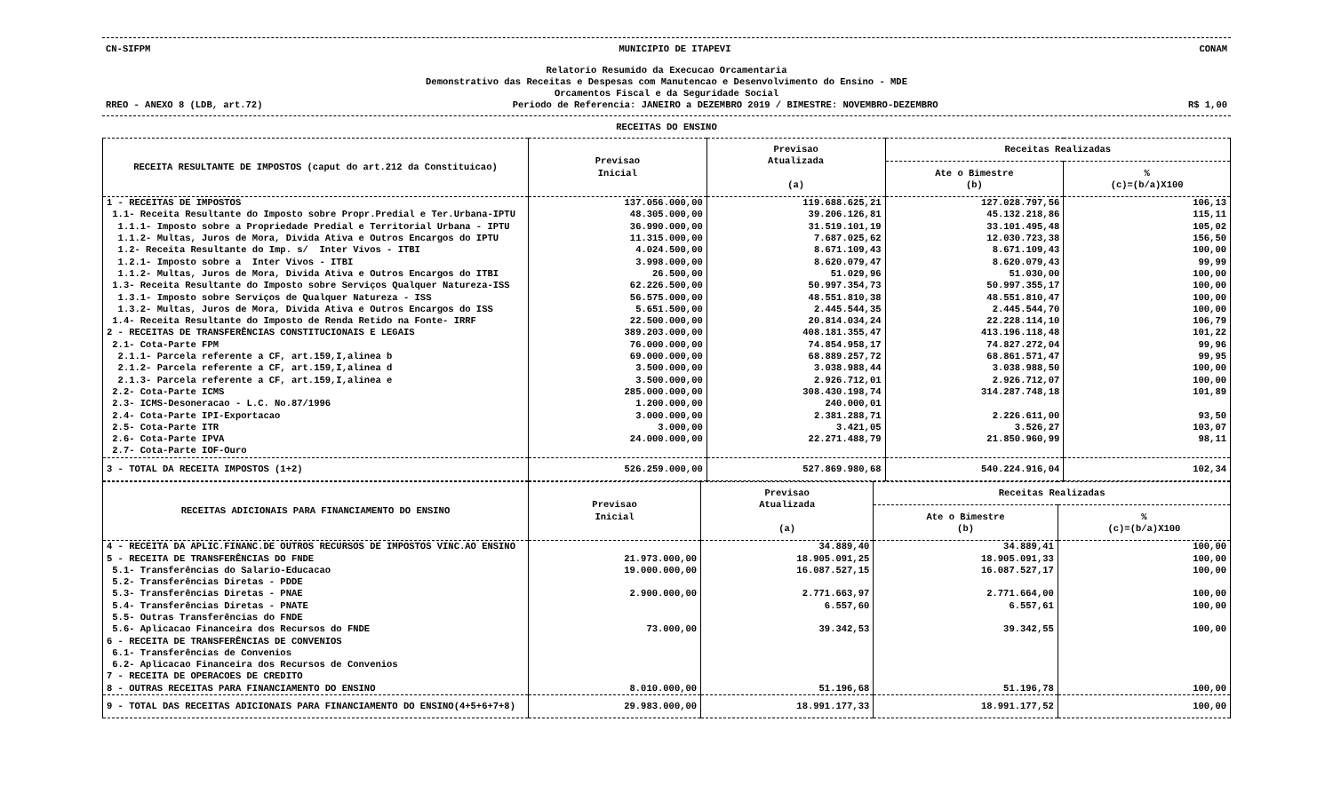CN-SIFPM MUNICIPIO DE ITAPEVI CONAM
Relatorio Resumido da Execucao Orcamentaria
Demonstrativo das Receitas e Despesas com Manutencao e Desenvolvimento do Ensino - MDE
Orcamentos Fiscal e da Seguridade Social
RREO - ANEXO 8 (LDB, art.72) Periodo de Referencia: JANEIRO a DEZEMBRO 2019 / BIMESTRE: NOVEMBRO-DEZEMBRO R$ 1,00
RECEITAS DO ENSINO
| RECEITA RESULTANTE DE IMPOSTOS (caput do art.212 da Constituicao) | Previsao Inicial | Previsao Atualizada (a) | Receitas Realizadas | |
| --- | --- | --- | --- | --- |
| | | | Ate o Bimestre (b) | % (c)=(b/a)X100 |
| 1 - RECEITAS DE IMPOSTOS | 137.056.000,00 | 119.688.625,21 | 127.028.797,56 | 106,13 |
| 1.1- Receita Resultante do Imposto sobre Propr.Predial e Ter.Urbana-IPTU | 48.305.000,00 | 39.206.126,81 | 45.132.218,86 | 115,11 |
| 1.1.1- Imposto sobre a Propriedade Predial e Territorial Urbana - IPTU | 36.990.000,00 | 31.519.101,19 | 33.101.495,48 | 105,02 |
| 1.1.2- Multas, Juros de Mora, Divida Ativa e Outros Encargos do IPTU | 11.315.000,00 | 7.687.025,62 | 12.030.723,38 | 156,50 |
| 1.2- Receita Resultante do Imp. s/ Inter Vivos - ITBI | 4.024.500,00 | 8.671.109,43 | 8.671.109,43 | 100,00 |
| 1.2.1- Imposto sobre a Inter Vivos - ITBI | 3.998.000,00 | 8.620.079,47 | 8.620.079,43 | 99,99 |
| 1.1.2- Multas, Juros de Mora, Divida Ativa e Outros Encargos do ITBI | 26.500,00 | 51.029,96 | 51.030,00 | 100,00 |
| 1.3- Receita Resultante do Imposto sobre Serviços Qualquer Natureza-ISS | 62.226.500,00 | 50.997.354,73 | 50.997.355,17 | 100,00 |
| 1.3.1- Imposto sobre Serviços de Qualquer Natureza - ISS | 56.575.000,00 | 48.551.810,38 | 48.551.810,47 | 100,00 |
| 1.3.2- Multas, Juros de Mora, Divida Ativa e Outros Encargos do ISS | 5.651.500,00 | 2.445.544,35 | 2.445.544,70 | 100,00 |
| 1.4- Receita Resultante do Imposto de Renda Retido na Fonte- IRRF | 22.500.000,00 | 20.814.034,24 | 22.228.114,10 | 106,79 |
| 2 - RECEITAS DE TRANSFERÊNCIAS CONSTITUCIONAIS E LEGAIS | 389.203.000,00 | 408.181.355,47 | 413.196.118,48 | 101,22 |
| 2.1- Cota-Parte FPM | 76.000.000,00 | 74.854.958,17 | 74.827.272,04 | 99,96 |
| 2.1.1- Parcela referente a CF, art.159,I,alinea b | 69.000.000,00 | 68.889.257,72 | 68.861.571,47 | 99,95 |
| 2.1.2- Parcela referente a CF, art.159,I,alinea d | 3.500.000,00 | 3.038.988,44 | 3.038.988,50 | 100,00 |
| 2.1.3- Parcela referente a CF, art.159,I,alinea e | 3.500.000,00 | 2.926.712,01 | 2.926.712,07 | 100,00 |
| 2.2- Cota-Parte ICMS | 285.000.000,00 | 308.430.198,74 | 314.287.748,18 | 101,89 |
| 2.3- ICMS-Desoneracao - L.C. No.87/1996 | 1.200.000,00 | 240.000,01 | | |
| 2.4- Cota-Parte IPI-Exportacao | 3.000.000,00 | 2.381.288,71 | 2.226.611,00 | 93,50 |
| 2.5- Cota-Parte ITR | 3.000,00 | 3.421,05 | 3.526,27 | 103,07 |
| 2.6- Cota-Parte IPVA | 24.000.000,00 | 22.271.488,79 | 21.850.960,99 | 98,11 |
| 2.7- Cota-Parte IOF-Ouro | | | | |
| 3 - TOTAL DA RECEITA IMPOSTOS (1+2) | 526.259.000,00 | 527.869.980,68 | 540.224.916,04 | 102,34 |
| RECEITAS ADICIONAIS PARA FINANCIAMENTO DO ENSINO | Previsao Inicial | Previsao Atualizada (a) | Receitas Realizadas | |
| --- | --- | --- | --- | --- |
| | | | Ate o Bimestre (b) | % (c)=(b/a)X100 |
| 4 - RECEITA DA APLIC.FINANC.DE OUTROS RECURSOS DE IMPOSTOS VINC.AO ENSINO | | 34.889,40 | 34.889,41 | 100,00 |
| 5 - RECEITA DE TRANSFERÊNCIAS DO FNDE | 21.973.000,00 | 18.905.091,25 | 18.905.091,33 | 100,00 |
| 5.1- Transferências do Salario-Educacao | 19.000.000,00 | 16.087.527,15 | 16.087.527,17 | 100,00 |
| 5.2- Transferências Diretas - PDDE | | | | |
| 5.3- Transferências Diretas - PNAE | 2.900.000,00 | 2.771.663,97 | 2.771.664,00 | 100,00 |
| 5.4- Transferências Diretas - PNATE | | 6.557,60 | 6.557,61 | 100,00 |
| 5.5- Outras Transferências do FNDE | | | | |
| 5.6- Aplicacao Financeira dos Recursos do FNDE | 73.000,00 | 39.342,53 | 39.342,55 | 100,00 |
| 6 - RECEITA DE TRANSFERÊNCIAS DE CONVENIOS | | | | |
| 6.1- Transferências de Convenios | | | | |
| 6.2- Aplicacao Financeira dos Recursos de Convenios | | | | |
| 7 - RECEITA DE OPERACOES DE CREDITO | | | | |
| 8 - OUTRAS RECEITAS PARA FINANCIAMENTO DO ENSINO | 8.010.000,00 | 51.196,68 | 51.196,78 | 100,00 |
| 9 - TOTAL DAS RECEITAS ADICIONAIS PARA FINANCIAMENTO DO ENSINO(4+5+6+7+8) | 29.983.000,00 | 18.991.177,33 | 18.991.177,52 | 100,00 |